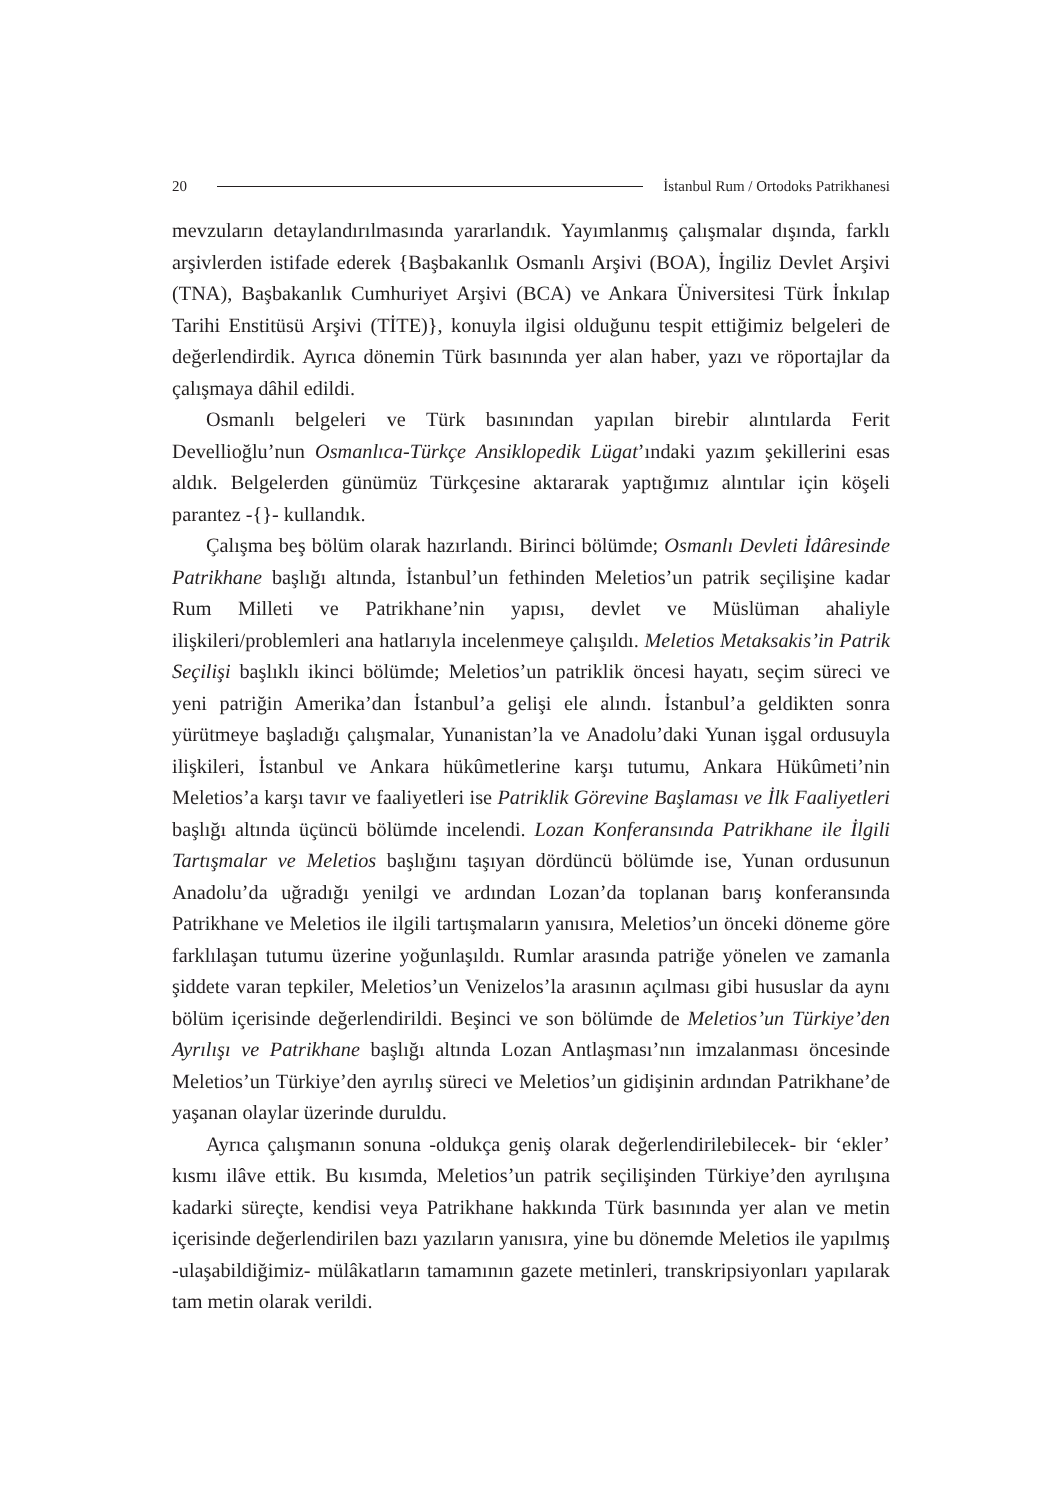20 İstanbul Rum / Ortodoks Patrikhanesi
mevzuların detaylandırılmasında yararlandık. Yayımlanmış çalışmalar dışında, farklı arşivlerden istifade ederek {Başbakanlık Osmanlı Arşivi (BOA), İngiliz Devlet Arşivi (TNA), Başbakanlık Cumhuriyet Arşivi (BCA) ve Ankara Üniversitesi Türk İnkılap Tarihi Enstitüsü Arşivi (TİTE)}, konuyla ilgisi olduğunu tespit ettiğimiz belgeleri de değerlendirdik. Ayrıca dönemin Türk basınında yer alan haber, yazı ve röportajlar da çalışmaya dâhil edildi.
Osmanlı belgeleri ve Türk basınından yapılan birebir alıntılarda Ferit Devellioğlu’nun Osmanlıca-Türkçe Ansiklopedik Lügat’ındaki yazım şekillerini esas aldık. Belgelerden günümüz Türkçesine aktararak yaptığımız alıntılar için köşeli parantez -{}- kullandık.
Çalışma beş bölüm olarak hazırlandı. Birinci bölümde; Osmanlı Devleti İdâresinde Patrikhane başlığı altında, İstanbul’un fethinden Meletios’un patrik seçilişine kadar Rum Milleti ve Patrikhane’nin yapısı, devlet ve Müslüman ahaliyle ilişkileri/problemleri ana hatlarıyla incelenmeye çalışıldı. Meletios Metaksakis’in Patrik Seçilişi başlıklı ikinci bölümde; Meletios’un patriklik öncesi hayatı, seçim süreci ve yeni patriğin Amerika’dan İstanbul’a gelişi ele alındı. İstanbul’a geldikten sonra yürütmeye başladığı çalışmalar, Yunanistan’la ve Anadolu’daki Yunan işgal ordusuyla ilişkileri, İstanbul ve Ankara hükûmetlerine karşı tutumu, Ankara Hükûmeti’nin Meletios’a karşı tavır ve faaliyetleri ise Patriklik Görevine Başlaması ve İlk Faaliyetleri başlığı altında üçüncü bölümde incelendi. Lozan Konferansında Patrikhane ile İlgili Tartışmalar ve Meletios başlığını taşıyan dördüncü bölümde ise, Yunan ordusunun Anadolu’da uğradığı yenilgi ve ardından Lozan’da toplanan barış konferansında Patrikhane ve Meletios ile ilgili tartışmaların yanısıra, Meletios’un önceki döneme göre farklılaşan tutumu üzerine yoğunlaşıldı. Rumlar arasında patriğe yönelen ve zamanla şiddete varan tepkiler, Meletios’un Venizelos’la arasının açılması gibi hususlar da aynı bölüm içerisinde değerlendirildi. Beşinci ve son bölümde de Meletios’un Türkiye’den Ayrılışı ve Patrikhane başlığı altında Lozan Antlaşması’nın imzalanması öncesinde Meletios’un Türkiye’den ayrılış süreci ve Meletios’un gidişinin ardından Patrikhane’de yaşanan olaylar üzerinde duruldu.
Ayrıca çalışmanın sonuna -oldukça geniş olarak değerlendirilebilecek- bir ‘ekler’ kısmı ilâve ettik. Bu kısımda, Meletios’un patrik seçilişinden Türkiye’den ayrılışına kadarki süreçte, kendisi veya Patrikhane hakkında Türk basınında yer alan ve metin içerisinde değerlendirilen bazı yazıların yanısıra, yine bu dönemde Meletios ile yapılmış -ulaşabildiğimiz- mülâkatların tamamının gazete metinleri, transkripsiyonları yapılarak tam metin olarak verildi.